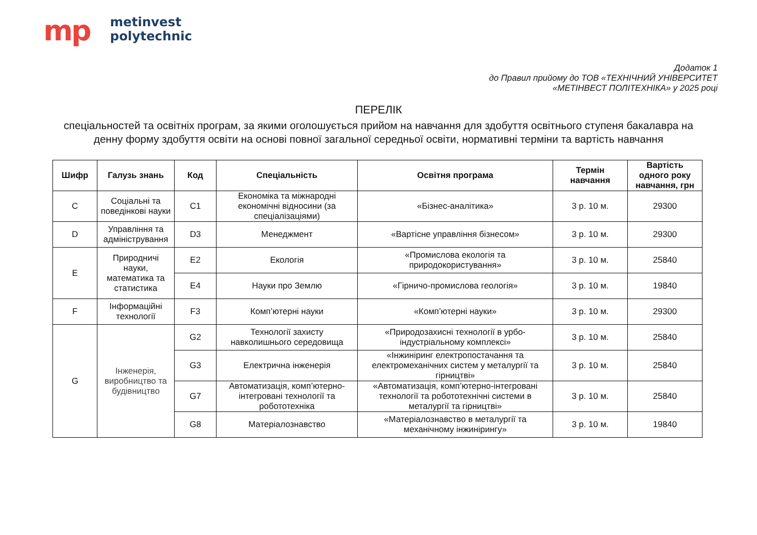mp
metinvest
polytechnic
Додаток 1
до Правил прийому до ТОВ «ТЕХНІЧНИЙ УНІВЕРСИТЕТ
«МЕТІНВЕСТ ПОЛІТЕХНІКА» у 2025 році
ПЕРЕЛІК
спеціальностей та освітніх програм, за якими оголошується прийом на навчання для здобуття освітнього ступеня бакалавра на денну форму здобуття освіти на основі повної загальної середньої освіти, нормативні терміни та вартість навчання
| Шифр | Галузь знань | Код | Спеціальність | Освітня програма | Термін навчання | Вартість одного року навчання, грн |
| --- | --- | --- | --- | --- | --- | --- |
| C | Соціальні та поведінкові науки | C1 | Економіка та міжнародні економічні відносини (за спеціалізаціями) | «Бізнес-аналітика» | 3 р. 10 м. | 29300 |
| D | Управління та адміністрування | D3 | Менеджмент | «Вартісне управління бізнесом» | 3 р. 10 м. | 29300 |
| E | Природничі науки, математика та статистика | E2 | Екологія | «Промислова екологія та природокористування» | 3 р. 10 м. | 25840 |
| | | E4 | Науки про Землю | «Гірничо-промислова геологія» | 3 р. 10 м. | 19840 |
| F | Інформаційні технології | F3 | Комп’ютерні науки | «Комп’ютерні науки» | 3 р. 10 м. | 29300 |
| G | Інженерія, виробництво та будівництво | G2 | Технології захисту навколишнього середовища | «Природозахисні технології в урбо-індустріальному комплексі» | 3 р. 10 м. | 25840 |
| | | G3 | Електрична інженерія | «Інжиніринг електропостачання та електромеханічних систем у металургії та гірництві» | 3 р. 10 м. | 25840 |
| | | G7 | Автоматизація, комп’ютерно-інтегровані технології та робототехніка | «Автоматизація, комп’ютерно-інтегровані технології та робототехнічні системи в металургії та гірництві» | 3 р. 10 м. | 25840 |
| | | G8 | Матеріалознавство | «Матеріалознавство в металургії та механічному інжинірингу» | 3 р. 10 м. | 19840 |